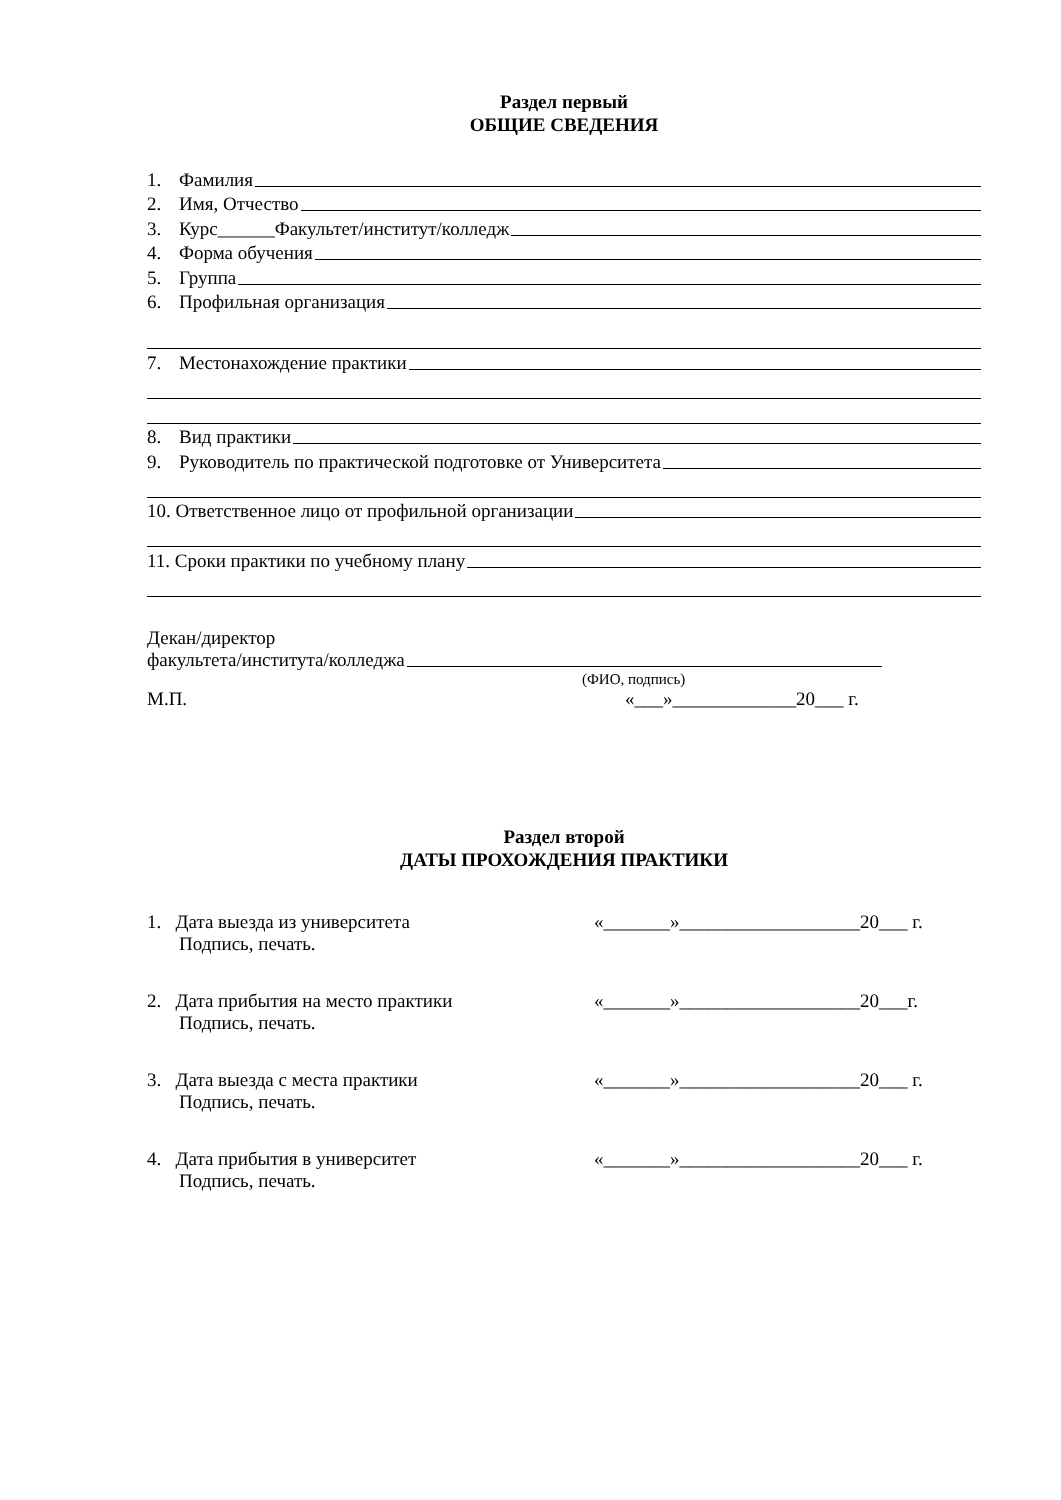Раздел первый
ОБЩИЕ СВЕДЕНИЯ
1. Фамилия
2. Имя, Отчество
3. Курс______Факультет/институт/колледж
4. Форма обучения
5. Группа
6. Профильная организация
7. Местонахождение практики
8. Вид практики
9. Руководитель по практической подготовке от Университета
10. Ответственное лицо от профильной организации
11. Сроки практики по учебному плану
Декан/директор
факультета/института/колледжа
(ФИО, подпись)
М.П. «___»_____________20___ г.
Раздел второй
ДАТЫ ПРОХОЖДЕНИЯ ПРАКТИКИ
1. Дата выезда из университета «_______»___________________20___ г.
Подпись, печать.
2. Дата прибытия на место практики «_______»___________________20___г.
Подпись, печать.
3. Дата выезда с места практики «_______»___________________20___ г.
Подпись, печать.
4. Дата прибытия в университет «_______»___________________20___ г.
Подпись, печать.